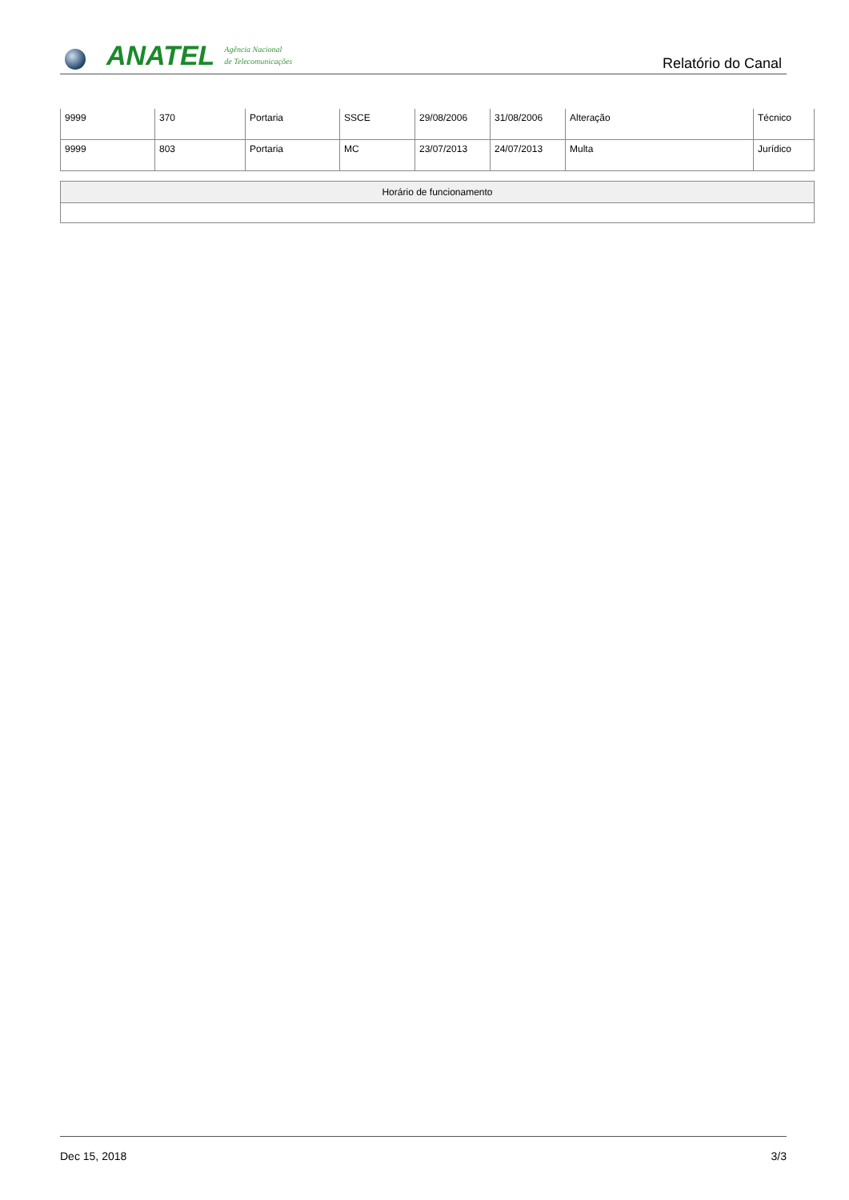ANATEL
Agência Nacional
de Telecomunicações
Relatório do Canal
| 9999 | 370 | Portaria | SSCE | 29/08/2006 | 31/08/2006 | Alteração | Técnico |
| 9999 | 803 | Portaria | MC | 23/07/2013 | 24/07/2013 | Multa | Jurídico |
| Horário de funcionamento |
| --- |
Dec 15, 2018 3/3